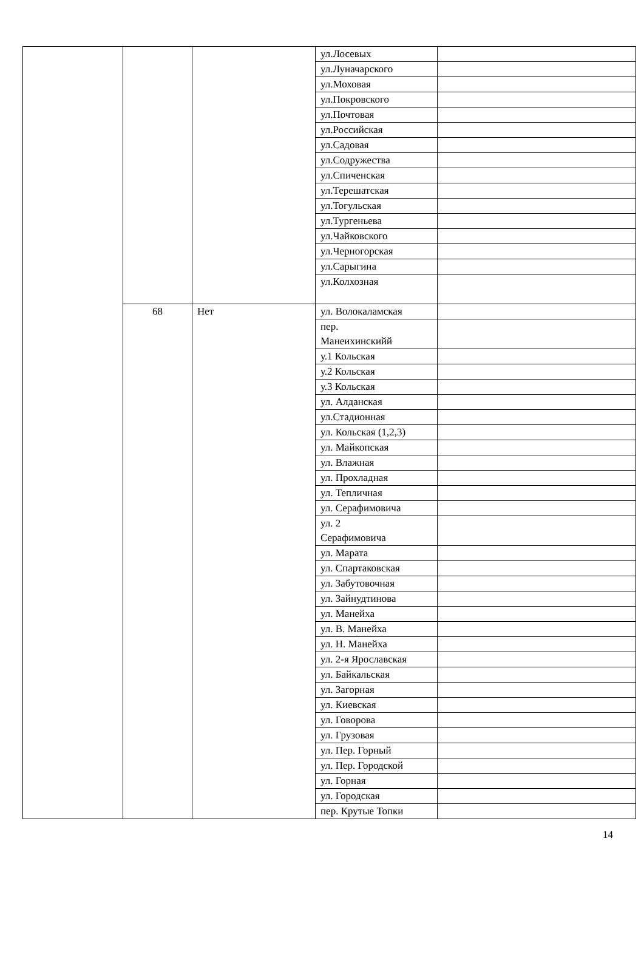| | | | ул.Лосевых | |
| | | | ул.Луначарского | |
| | | | ул.Моховая | |
| | | | ул.Покровского | |
| | | | ул.Почтовая | |
| | | | ул.Российская | |
| | | | ул.Садовая | |
| | | | ул.Содружества | |
| | | | ул.Спиченская | |
| | | | ул.Терешатская | |
| | | | ул.Тогульская | |
| | | | ул.Тургеньева | |
| | | | ул.Чайковского | |
| | | | ул.Черногорская | |
| | | | ул.Сарыгина | |
| | | | ул.Колхозная | |
| | 68 | Нет | ул. Волокаламская | |
| | | | пер. Манеихинскийй | |
| | | | у.1 Кольская | |
| | | | у.2 Кольская | |
| | | | у.3 Кольская | |
| | | | ул. Алданская | |
| | | | ул.Стадионная | |
| | | | ул. Кольская (1,2,3) | |
| | | | ул. Майкопская | |
| | | | ул. Влажная | |
| | | | ул. Прохладная | |
| | | | ул. Тепличная | |
| | | | ул. Серафимовича | |
| | | | ул. 2 Серафимовича | |
| | | | ул. Марата | |
| | | | ул. Спартаковская | |
| | | | ул. Забутовочная | |
| | | | ул. Зайнудтинова | |
| | | | ул. Манейха | |
| | | | ул. В. Манейха | |
| | | | ул. Н. Манейха | |
| | | | ул. 2-я Ярославская | |
| | | | ул. Байкальская | |
| | | | ул. Загорная | |
| | | | ул. Киевская | |
| | | | ул. Говорова | |
| | | | ул. Грузовая | |
| | | | ул. Пер. Горный | |
| | | | ул. Пер. Городской | |
| | | | ул. Горная | |
| | | | ул. Городская | |
| | | | пер. Крутые Топки | |
14